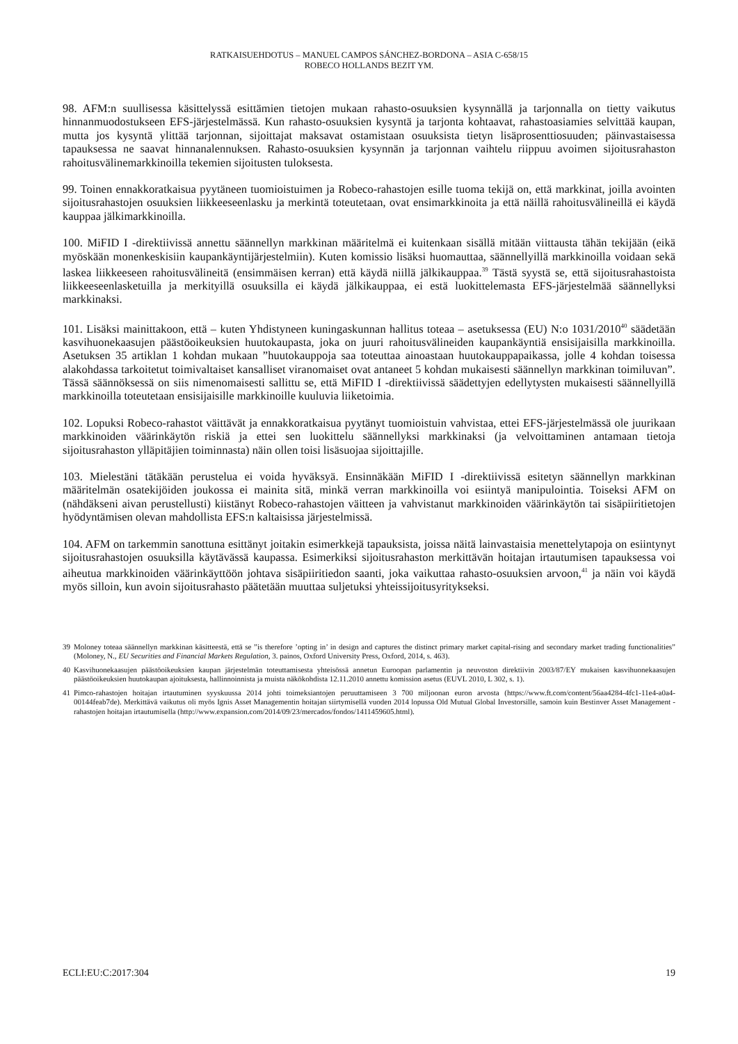RATKAISUEHDOTUS – MANUEL CAMPOS SÁNCHEZ-BORDONA – ASIA C-658/15
ROBECO HOLLANDS BEZIT YM.
98. AFM:n suullisessa käsittelyssä esittämien tietojen mukaan rahasto-osuuksien kysynnällä ja tarjonnalla on tietty vaikutus hinnanmuodostukseen EFS-järjestelmässä. Kun rahasto-osuuksien kysyntä ja tarjonta kohtaavat, rahastoasiamies selvittää kaupan, mutta jos kysyntä ylittää tarjonnan, sijoittajat maksavat ostamistaan osuuksista tietyn lisäprosenttiosuuden; päinvastaisessa tapauksessa ne saavat hinnanalennuksen. Rahasto-osuuksien kysynnän ja tarjonnan vaihtelu riippuu avoimen sijoitusrahaston rahoitusvälinemarkkinoilla tekemien sijoitusten tuloksesta.
99. Toinen ennakkoratkaisua pyytäneen tuomioistuimen ja Robeco-rahastojen esille tuoma tekijä on, että markkinat, joilla avointen sijoitusrahastojen osuuksien liikkeeseenlasku ja merkintä toteutetaan, ovat ensimarkkinoita ja että näillä rahoitusvälineillä ei käydä kauppaa jälkimarkkinoilla.
100. MiFID I -direktiivissä annettu säännellyn markkinan määritelmä ei kuitenkaan sisällä mitään viittausta tähän tekijään (eikä myöskään monenkeskisiin kaupankäyntijärjestelmiin). Kuten komissio lisäksi huomauttaa, säännellyillä markkinoilla voidaan sekä laskea liikkeeseen rahoitusvälineitä (ensimmäisen kerran) että käydä niillä jälkikauppaa.<sup>39</sup> Tästä syystä se, että sijoitusrahastoista liikkeeseenlasketuilla ja merkityillä osuuksilla ei käydä jälkikauppaa, ei estä luokittelemasta EFS-järjestelmää säännellyksi markkinaksi.
101. Lisäksi mainittakoon, että – kuten Yhdistyneen kuningaskunnan hallitus toteaa – asetuksessa (EU) N:o 1031/2010<sup>40</sup> säädetään kasvihuonekaasujen päästöoikeuksien huutokaupasta, joka on juuri rahoitusvälineiden kaupankäyntiä ensisijaisilla markkinoilla. Asetuksen 35 artiklan 1 kohdan mukaan ”huutokauppoja saa toteuttaa ainoastaan huutokauppapaikassa, jolle 4 kohdan toisessa alakohdassa tarkoitetut toimivaltaiset kansalliset viranomaiset ovat antaneet 5 kohdan mukaisesti säännellyn markkinan toimiluvan”. Tässä säännöksessä on siis nimenomaisesti sallittu se, että MiFID I -direktiivissä säädettyjen edellytysten mukaisesti säännellyillä markkinoilla toteutetaan ensisijaisille markkinoille kuuluvia liiketoimia.
102. Lopuksi Robeco-rahastot väittävät ja ennakkoratkaisua pyytänyt tuomioistuin vahvistaa, ettei EFS-järjestelmässä ole juurikaan markkinoiden väärinkäytön riskiä ja ettei sen luokittelu säännellyksi markkinaksi (ja velvoittaminen antamaan tietoja sijoitusrahaston ylläpitäjien toiminnasta) näin ollen toisi lisäsuojaa sijoittajille.
103. Mielestäni tätäkään perustelua ei voida hyväksyä. Ensinnäkään MiFID I -direktiivissä esitetyn säännellyn markkinan määritelmän osatekijöiden joukossa ei mainita sitä, minkä verran markkinoilla voi esiintyä manipulointia. Toiseksi AFM on (nähdäkseni aivan perustellusti) kiistänyt Robeco-rahastojen väitteen ja vahvistanut markkinoiden väärinkäytön tai sisäpiiritietojen hyödyntämisen olevan mahdollista EFS:n kaltaisissa järjestelmissä.
104. AFM on tarkemmin sanottuna esittänyt joitakin esimerkkejä tapauksista, joissa näitä lainvastaisia menettelytapoja on esiintynyt sijoitusrahastojen osuuksilla käytävässä kaupassa. Esimerkiksi sijoitusrahaston merkittävän hoitajan irtautumisen tapauksessa voi aiheutua markkinoiden väärinkäyttöön johtava sisäpiiritiedon saanti, joka vaikuttaa rahasto-osuuksien arvoon,<sup>41</sup> ja näin voi käydä myös silloin, kun avoin sijoitusrahasto päätetään muuttaa suljetuksi yhteissijoitusyritykseksi.
39 Moloney toteaa säännellyn markkinan käsitteestä, että se ”is therefore ’opting in’ in design and captures the distinct primary market capital-rising and secondary market trading functionalities” (Moloney, N., EU Securities and Financial Markets Regulation, 3. painos, Oxford University Press, Oxford, 2014, s. 463).
40 Kasvihuonekaasujen päästöoikeuksien kaupan järjestelmän toteuttamisesta yhteisössä annetun Euroopan parlamentin ja neuvoston direktiivin 2003/87/EY mukaisen kasvihuonekaasujen päästöoikeuksien huutokaupan ajoituksesta, hallinnoinnista ja muista näkökohdista 12.11.2010 annettu komission asetus (EUVL 2010, L 302, s. 1).
41 Pimco-rahastojen hoitajan irtautuminen syyskuussa 2014 johti toimeksiantojen peruuttamiseen 3 700 miljoonan euron arvosta (https://www.ft.com/content/56aa4284-4fc1-11e4-a0a4-00144feab7de). Merkittävä vaikutus oli myös Ignis Asset Managementin hoitajan siirtymisellä vuoden 2014 lopussa Old Mutual Global Investorsille, samoin kuin Bestinver Asset Management -rahastojen hoitajan irtautumisella (http://www.expansion.com/2014/09/23/mercados/fondos/1411459605.html).
ECLI:EU:C:2017:304 19